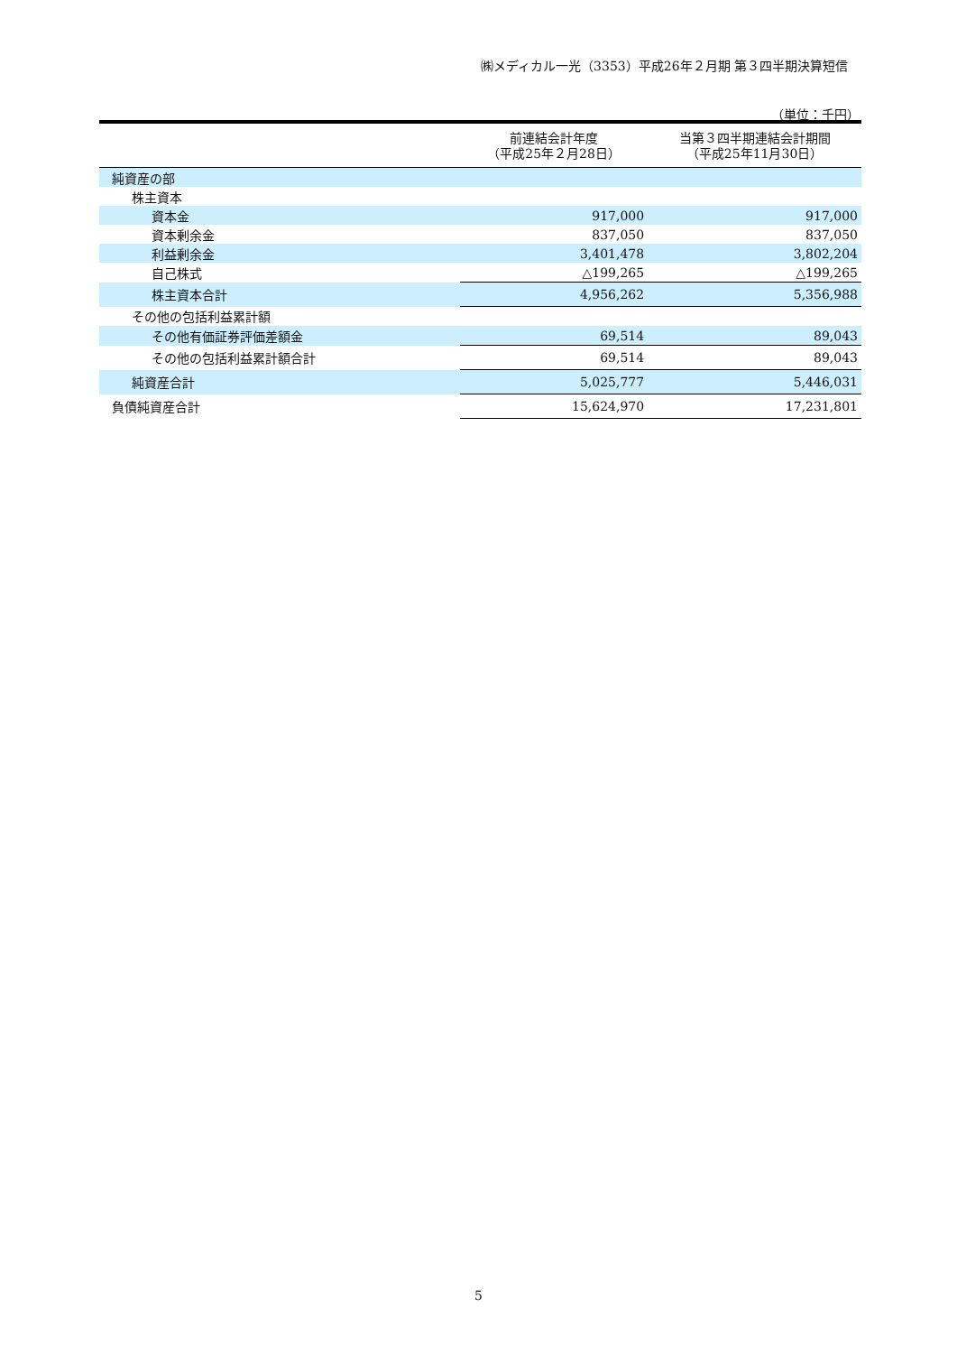㈱メディカル一光（3353）平成26年２月期 第３四半期決算短信
（単位：千円）
| | 前連結会計年度 （平成25年２月28日） | 当第３四半期連結会計期間 （平成25年11月30日） |
| --- | --- | --- |
| 純資産の部 | | |
| 株主資本 | | |
| 資本金 | 917,000 | 917,000 |
| 資本剰余金 | 837,050 | 837,050 |
| 利益剰余金 | 3,401,478 | 3,802,204 |
| 自己株式 | △199,265 | △199,265 |
| 株主資本合計 | 4,956,262 | 5,356,988 |
| その他の包括利益累計額 | | |
| その他有価証券評価差額金 | 69,514 | 89,043 |
| その他の包括利益累計額合計 | 69,514 | 89,043 |
| 純資産合計 | 5,025,777 | 5,446,031 |
| 負債純資産合計 | 15,624,970 | 17,231,801 |
5